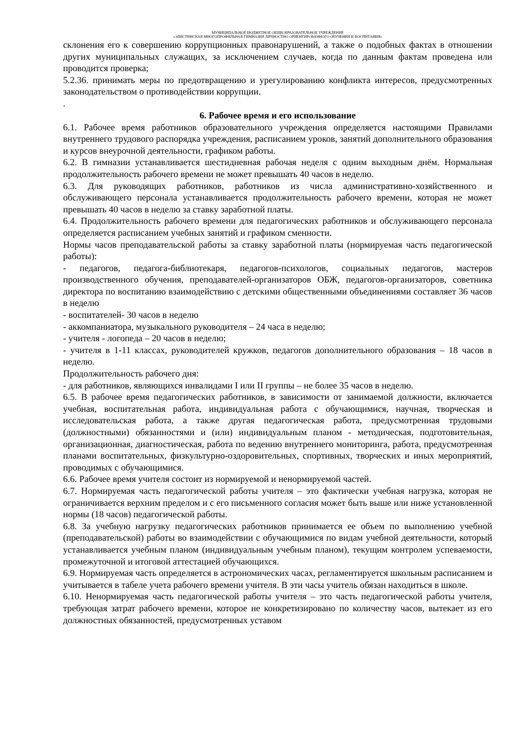МУНИЦИПАЛЬНОЕ БЮДЖЕТНОЕ ОБЩЕОБРАЗОВАТЕЛЬНОЕ УЧРЕЖДЕНИЕ
«ЭЛИСТИНСКАЯ МНОГОПРОФИЛЬНАЯ ГИМНАЗИЯ ЛИЧНОСТНО ОРИЕНТИРОВАННОГО ОБУЧЕНИЯ И ВОСПИТАНИЯ»
склонения его к совершению коррупционных правонарушений, а также о подобных фактах в отношении других муниципальных служащих, за исключением случаев, когда по данным фактам проведена или проводится проверка;
5.2.36. принимать меры по предотвращению и урегулированию конфликта интересов, предусмотренных законодательством о противодействии коррупции.
.
6. Рабочее время и его использование
6.1. Рабочее время работников образовательного учреждения определяется настоящими Правилами внутреннего трудового распорядка учреждения, расписанием уроков, занятий дополнительного образования и курсов внеурочной деятельности, графиком работы.
6.2. В гимназии устанавливается шестидневная рабочая неделя с одним выходным днём. Нормальная продолжительность рабочего времени не может превышать 40 часов в неделю.
6.3. Для руководящих работников, работников из числа административно-хозяйственного и обслуживающего персонала устанавливается продолжительность рабочего времени, которая не может превышать 40 часов в неделю за ставку заработной платы.
6.4. Продолжительность рабочего времени для педагогических работников и обслуживающего персонала определяется расписанием учебных занятий и графиком сменности.
Нормы часов преподавательской работы за ставку заработной платы (нормируемая часть педагогической работы):
- педагогов, педагога-библиотекаря, педагогов-психологов, социальных педагогов, мастеров производственного обучения, преподавателей-организаторов ОБЖ, педагогов-организаторов, советника директора по воспитанию взаимодействию с детскими общественными объединениями составляет 36 часов в неделю
- воспитателей- 30 часов в неделю
- аккомпаниатора, музыкального руководителя – 24 часа в неделю;
- учителя - логопеда – 20 часов в неделю;
- учителя в 1-11 классах, руководителей кружков, педагогов дополнительного образования – 18 часов в неделю.
Продолжительность рабочего дня:
- для работников, являющихся инвалидами I или II группы – не более 35 часов в неделю.
6.5. В рабочее время педагогических работников, в зависимости от занимаемой должности, включается учебная, воспитательная работа, индивидуальная работа с обучающимися, научная, творческая и исследовательская работа, а также другая педагогическая работа, предусмотренная трудовыми (должностными) обязанностями и (или) индивидуальным планом - методическая, подготовительная, организационная, диагностическая, работа по ведению внутреннего мониторинга, работа, предусмотренная планами воспитательных, физкультурно-оздоровительных, спортивных, творческих и иных мероприятий, проводимых с обучающимися.
6.6. Рабочее время учителя состоит из нормируемой и ненормируемой частей.
6.7. Нормируемая часть педагогической работы учителя – это фактически учебная нагрузка, которая не ограничивается верхним пределом и с его письменного согласия может быть выше или ниже установленной нормы (18 часов) педагогической работы.
6.8. За учебную нагрузку педагогических работников принимается ее объем по выполнению учебной (преподавательской) работы во взаимодействии с обучающимися по видам учебной деятельности, который устанавливается учебным планом (индивидуальным учебным планом), текущим контролем успеваемости, промежуточной и итоговой аттестацией обучающихся.
6.9. Нормируемая часть определяется в астрономических часах, регламентируется школьным расписанием и учитывается в табеле учета рабочего времени учителя. В эти часы учитель обязан находиться в школе.
6.10. Ненормируемая часть педагогической работы учителя – это часть педагогической работы учителя, требующая затрат рабочего времени, которое не конкретизировано по количеству часов, вытекает из его должностных обязанностей, предусмотренных уставом